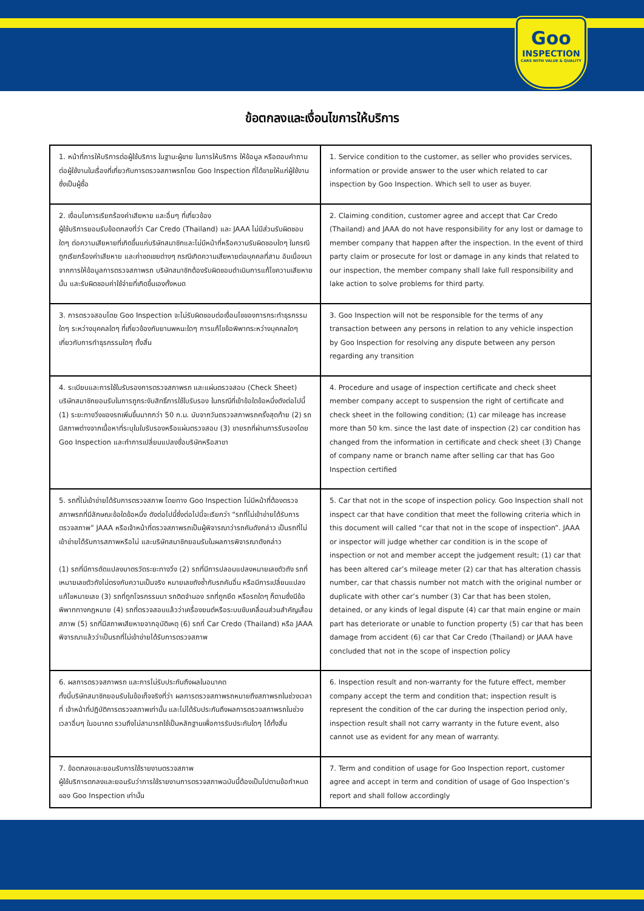Goo
INSPECTION
CARS WITH VALUE & QUALITY
ข้อตกลงและเงื่อนไขการให้บริการ
| 1. หน้าที่การให้บริการต่อผู้ใช้บริการ ในฐานะผู้ขาย ในการให้บริการ ให้ข้อมูล หรือตอบคำถามต่อผู้ใช้งานในเรื่องที่เกี่ยวกับการตรวจสภาพรถโดย Goo Inspection ที่ได้ขายให้แก่ผู้ใช้งานซึ่งเป็นผู้ซื้อ | 1. Service condition to the customer, as seller who provides services, information or provide answer to the user which related to car inspection by Goo Inspection. Which sell to user as buyer. |
| 2. เงื่อนไขการเรียกร้องค่าเสียหาย และอื่นๆ ที่เกี่ยวข้อง ผู้ใช้บริการยอมรับข้อตกลงที่ว่า Car Credo (Thailand) และ JAAA ไม่มีส่วนรับผิดชอบใดๆ ต่อความเสียหายที่เกิดขึ้นแก่บริษัทสมาชิกและไม่มีหน้าที่หรือความรับผิดชอบใดๆ ในกรณีถูกเรียกร้องค่าเสียหาย และค่าชดเชยต่างๆ กรณีเกิดความเสียหายต่อบุคคลที่สาม อันเนื่องมาจากการให้ข้อมูลการตรวจสภาพรถ บริษัทสมาชิกต้องรับผิดชอบดำเนินการแก้ไขความเสียหายนั้น และรับผิดชอบค่าใช้จ่ายที่เกิดขึ้นเองทั้งหมด | 2. Claiming condition, customer agree and accept that Car Credo (Thailand) and JAAA do not have responsibility for any lost or damage to member company that happen after the inspection. In the event of third party claim or prosecute for lost or damage in any kinds that related to our inspection, the member company shall lake full responsibility and lake action to solve problems for third party. |
| 3. การตรวจสอบโดย Goo Inspection จะไม่รับผิดชอบต่อเงื่อนไขของการกระทำธุรกรรมใดๆ ระหว่างบุคคลใดๆ ที่เกี่ยวข้องกับยานพหนะใดๆ การแก้ไขข้อพิพาทระหว่างบุคคลใดๆ เกี่ยวกับการทำธุรกรรมใดๆ ทั้งสิ้น | 3. Goo Inspection will not be responsible for the terms of any transaction between any persons in relation to any vehicle inspection by Goo Inspection for resolving any dispute between any person regarding any transition |
| 4. ระเบียบและการใช้ใบรับรองการตรวจสภาพรถ และแผ่นตรวจสอบ (Check Sheet) บริษัทสมาชิกยอมรับในการถูกระงับสิทธิ์การใช้ใบรับรอง ในกรณีที่เข้าข้อใดข้อหนึ่งดังต่อไปนี้ (1) ระยะทางวิ่งของรถเพิ่มขึ้นมากกว่า 50 ก.ม. นับจากวันตรวจสภาพรถครั้งสุดท้าย (2) รถมีสภาพต่างจากเนื้อหาที่ระบุในใบรับรองหรือแผ่นตรวจสอบ (3) ขายรถที่ผ่านการรับรองโดย Goo Inspection และทำการเปลี่ยนแปลงชื่อบริษัทหรือสาขา | 4. Procedure and usage of inspection certificate and check sheet member company accept to suspension the right of certificate and check sheet in the following condition; (1) car mileage has increase more than 50 km. since the last date of inspection (2) car condition has changed from the information in certificate and check sheet (3) Change of company name or branch name after selling car that has Goo Inspection certified |
| 5. รถที่ไม่เข้าข่ายได้รับการตรวจสภาพ โดยทาง Goo Inspection ไม่มีหน้าที่ต้องตรวจสภาพรถที่มีลักษณะข้อใดข้อหนึ่ง ดังต่อไปนี้ซึ่งต่อไปนี้จะเรียกว่า “รถที่ไม่เข้าข่ายได้รับการตรวจสภาพ” JAAA หรือเจ้าหน้าที่ตรวจสภาพรถเป็นผู้พิจารณาว่ารถคันดังกล่าว เป็นรถที่ไม่เข้าข่ายได้รับการสภาพหรือไม่ และบริษัทสมาชิกยอมรับในผลการพิจารณาดังกล่าว (1) รถที่มีการดัดแปลงมาตรวัดระยะทางวิ่ง (2) รถที่มีการปลอมแปลงหมายเลขตัวถัง รถที่เหมายเลขตัวถังไม่ตรงกับความเป็นจริง หมายเลขถังซ้ำกับรถคันอื่น หรือมีการเปลี่ยนแปลงแก้ไขหมายเลข (3) รถที่ถูกโจรกรรมมา รถติดจำนอง รถที่ถูกยึด หรือรถใดๆ ก็ตามซึ่งมีข้อพิพาททางกฎหมาย (4) รถที่ตรวจสอบแล้วว่าเครื่องยนต์หรือระบบขับเคลื่อนส่วนสำคัญเสื่อมสภาพ (5) รถที่มีสภาพเสียหายจากอุบัติเหตุ (6) รถที่ Car Credo (Thailand) หรือ JAAA พิจารณาแล้วว่าเป็นรถที่ไม่เข้าข่ายได้รับการตรวจสภาพ | 5. Car that not in the scope of inspection policy. Goo Inspection shall not inspect car that have condition that meet the following criteria which in this document will called “car that not in the scope of inspection”. JAAA or inspector will judge whether car condition is in the scope of inspection or not and member accept the judgement result; (1) car that has been altered car’s mileage meter (2) car that has alteration chassis number, car that chassis number not match with the original number or duplicate with other car’s number (3) Car that has been stolen, detained, or any kinds of legal dispute (4) car that main engine or main part has deteriorate or unable to function property (5) car that has been damage from accident (6) car that Car Credo (Thailand) or JAAA have concluded that not in the scope of inspection policy |
| 6. ผลการตรวจสภาพรถ และการไม่รับประกันถึงผลในอนาคต ทั้งนี้บริษัทสมาชิกยอมรับในข้อเท็จจริงที่ว่า ผลการตรวจสภาพรถหมายถึงสภาพรถในช่วงเวลาที่ เจ้าหน้าที่ปฏิบัติการตรวจสภาพเท่านั้น และไม่ได้รับประกันถึงผลการตรวจสภาพรถในช่วงเวลาอื่นๆ ในอนาคต รวมถึงไม่สามารถใช้เป็นหลักฐานเพื่อการรับประกันใดๆ ได้ทั้งสิ้น | 6. Inspection result and non-warranty for the future effect, member company accept the term and condition that; inspection result is represent the condition of the car during the inspection period only, inspection result shall not carry warranty in the future event, also cannot use as evident for any mean of warranty. |
| 7. ข้อตกลงและยอมรับการใช้รายงานตรวจสภาพ ผู้ใช้บริการตกลงและยอมรับว่าการใช้รายงานการตรวจสภาพฉบับนี้ต้องเป็นไปตามข้อกำหนดของ Goo Inspection เท่านั้น | 7. Term and condition of usage for Goo Inspection report, customer agree and accept in term and condition of usage of Goo Inspection’s report and shall follow accordingly |